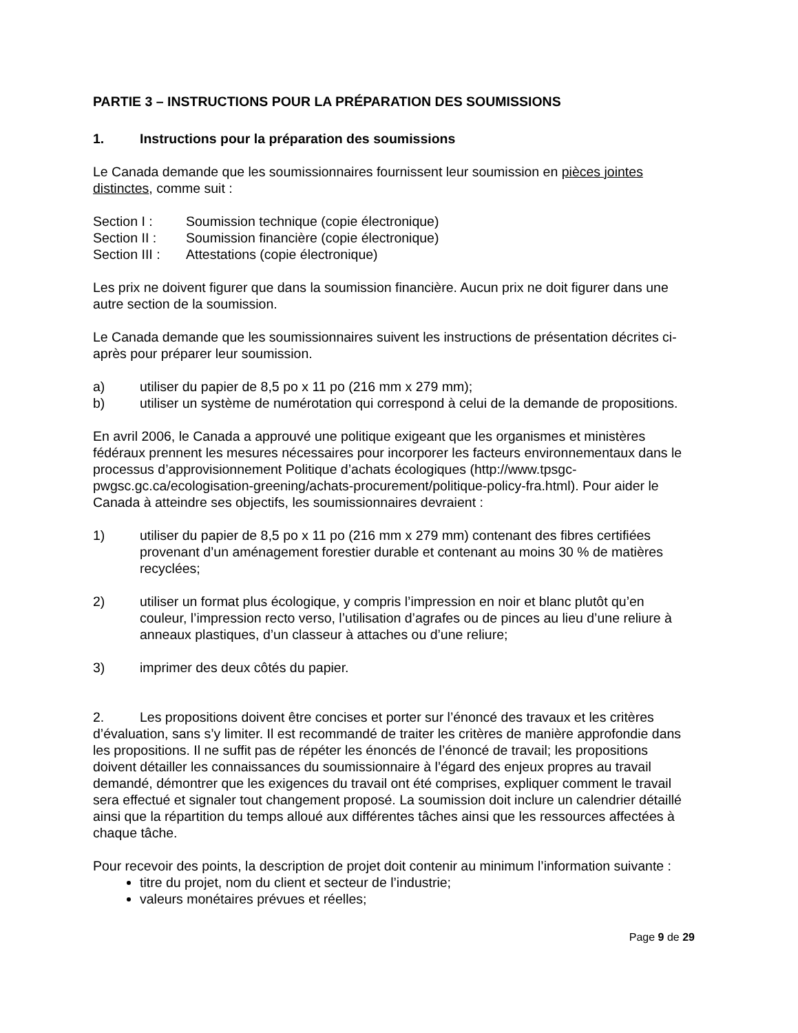PARTIE 3 – INSTRUCTIONS POUR LA PRÉPARATION DES SOUMISSIONS
1. Instructions pour la préparation des soumissions
Le Canada demande que les soumissionnaires fournissent leur soumission en pièces jointes distinctes, comme suit :
Section I : Soumission technique (copie électronique)
Section II : Soumission financière (copie électronique)
Section III : Attestations (copie électronique)
Les prix ne doivent figurer que dans la soumission financière. Aucun prix ne doit figurer dans une autre section de la soumission.
Le Canada demande que les soumissionnaires suivent les instructions de présentation décrites ci-après pour préparer leur soumission.
a) utiliser du papier de 8,5 po x 11 po (216 mm x 279 mm);
b) utiliser un système de numérotation qui correspond à celui de la demande de propositions.
En avril 2006, le Canada a approuvé une politique exigeant que les organismes et ministères fédéraux prennent les mesures nécessaires pour incorporer les facteurs environnementaux dans le processus d’approvisionnement Politique d’achats écologiques (http://www.tpsgc-pwgsc.gc.ca/ecologisation-greening/achats-procurement/politique-policy-fra.html). Pour aider le Canada à atteindre ses objectifs, les soumissionnaires devraient :
1) utiliser du papier de 8,5 po x 11 po (216 mm x 279 mm) contenant des fibres certifiées provenant d’un aménagement forestier durable et contenant au moins 30 % de matières recyclées;
2) utiliser un format plus écologique, y compris l’impression en noir et blanc plutôt qu’en couleur, l’impression recto verso, l’utilisation d’agrafes ou de pinces au lieu d’une reliure à anneaux plastiques, d’un classeur à attaches ou d’une reliure;
3) imprimer des deux côtés du papier.
2. Les propositions doivent être concises et porter sur l’énoncé des travaux et les critères d’évaluation, sans s’y limiter. Il est recommandé de traiter les critères de manière approfondie dans les propositions. Il ne suffit pas de répéter les énoncés de l’énoncé de travail; les propositions doivent détailler les connaissances du soumissionnaire à l’égard des enjeux propres au travail demandé, démontrer que les exigences du travail ont été comprises, expliquer comment le travail sera effectué et signaler tout changement proposé. La soumission doit inclure un calendrier détaillé ainsi que la répartition du temps alloué aux différentes tâches ainsi que les ressources affectées à chaque tâche.
Pour recevoir des points, la description de projet doit contenir au minimum l’information suivante :
titre du projet, nom du client et secteur de l’industrie;
valeurs monétaires prévues et réelles;
Page 9 de 29